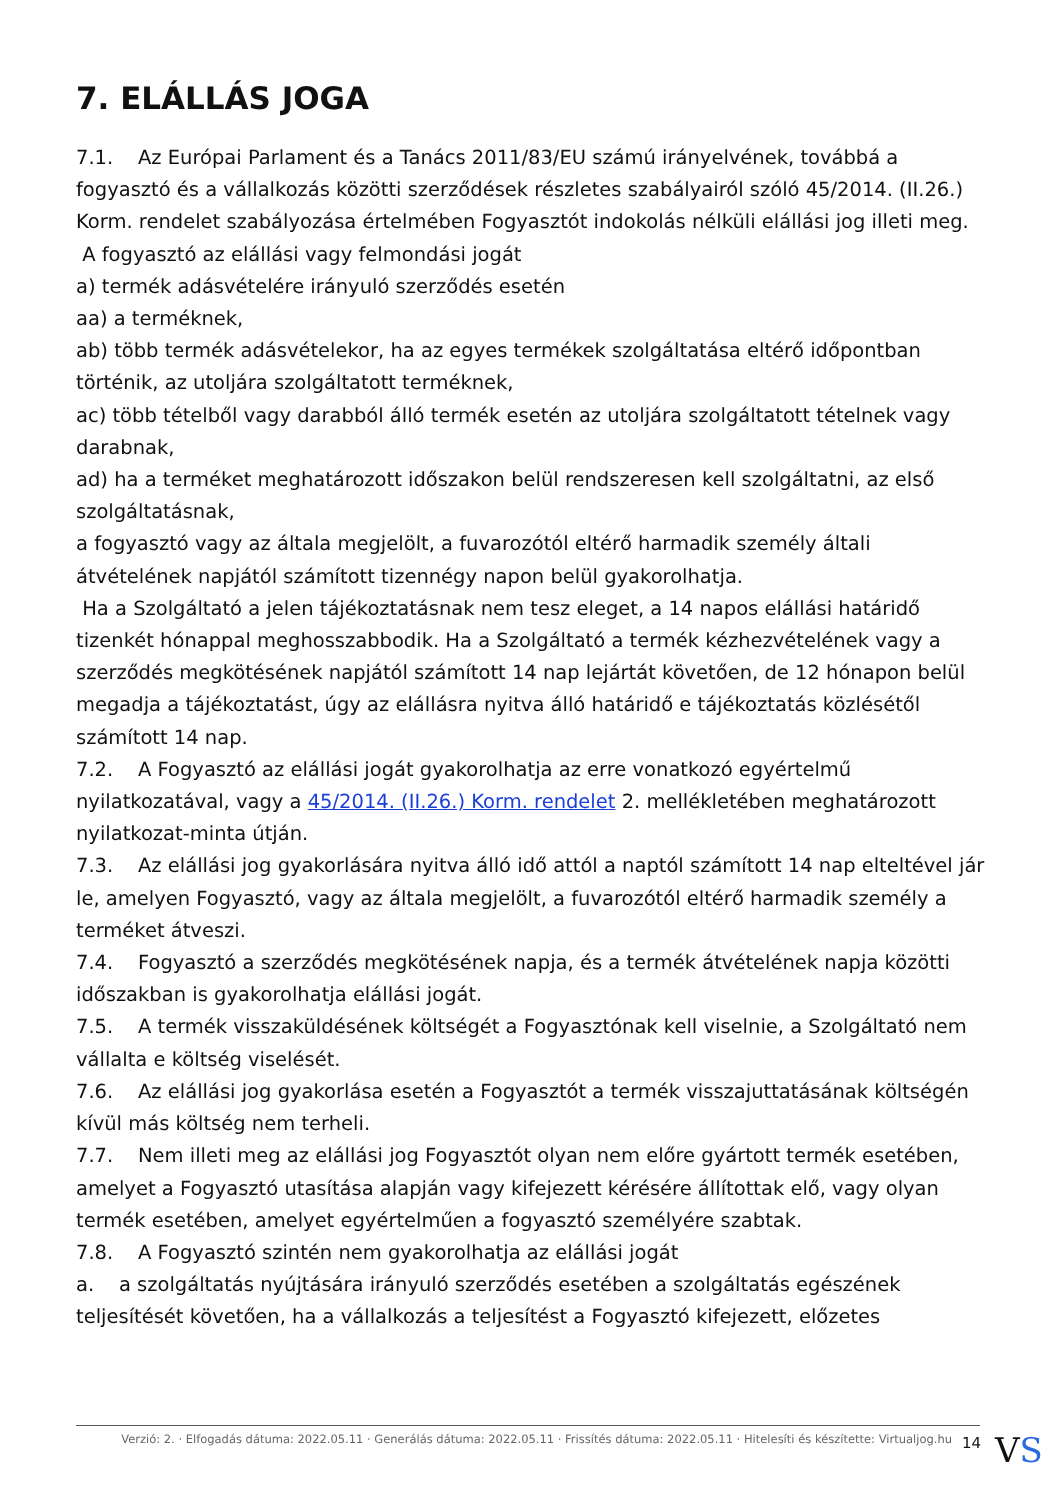7. ELÁLLÁS JOGA
7.1. Az Európai Parlament és a Tanács 2011/83/EU számú irányelvének, továbbá a fogyasztó és a vállalkozás közötti szerződések részletes szabályairól szóló 45/2014. (II.26.) Korm. rendelet szabályozása értelmében Fogyasztót indokolás nélküli elállási jog illeti meg.
A fogyasztó az elállási vagy felmondási jogát
a) termék adásvételére irányuló szerződés esetén
aa) a terméknek,
ab) több termék adásvételekor, ha az egyes termékek szolgáltatása eltérő időpontban történik, az utoljára szolgáltatott terméknek,
ac) több tételből vagy darabból álló termék esetén az utoljára szolgáltatott tételnek vagy darabnak,
ad) ha a terméket meghatározott időszakon belül rendszeresen kell szolgáltatni, az első szolgáltatásnak,
a fogyasztó vagy az általa megjelölt, a fuvarozótól eltérő harmadik személy általi átvételének napjától számított tizennégy napon belül gyakorolhatja.
Ha a Szolgáltató a jelen tájékoztatásnak nem tesz eleget, a 14 napos elállási határidő tizenkét hónappal meghosszabbodik. Ha a Szolgáltató a termék kézhezvételének vagy a szerződés megkötésének napjától számított 14 nap lejártát követően, de 12 hónapon belül megadja a tájékoztatást, úgy az elállásra nyitva álló határidő e tájékoztatás közlésétől számított 14 nap.
7.2. A Fogyasztó az elállási jogát gyakorolhatja az erre vonatkozó egyértelmű nyilatkozatával, vagy a 45/2014. (II.26.) Korm. rendelet 2. mellékletében meghatározott nyilatkozat-minta útján.
7.3. Az elállási jog gyakorlására nyitva álló idő attól a naptól számított 14 nap elteltével jár le, amelyen Fogyasztó, vagy az általa megjelölt, a fuvarozótól eltérő harmadik személy a terméket átveszi.
7.4. Fogyasztó a szerződés megkötésének napja, és a termék átvételének napja közötti időszakban is gyakorolhatja elállási jogát.
7.5. A termék visszaküldésének költségét a Fogyasztónak kell viselnie, a Szolgáltató nem vállalta e költség viselését.
7.6. Az elállási jog gyakorlása esetén a Fogyasztót a termék visszajuttatásának költségén kívül más költség nem terheli.
7.7. Nem illeti meg az elállási jog Fogyasztót olyan nem előre gyártott termék esetében, amelyet a Fogyasztó utasítása alapján vagy kifejezett kérésére állítottak elő, vagy olyan termék esetében, amelyet egyértelműen a fogyasztó személyére szabtak.
7.8. A Fogyasztó szintén nem gyakorolhatja az elállási jogát
a. a szolgáltatás nyújtására irányuló szerződés esetében a szolgáltatás egészének teljesítését követően, ha a vállalkozás a teljesítést a Fogyasztó kifejezett, előzetes
Verzió: 2. · Elfogadás dátuma: 2022.05.11 · Generálás dátuma: 2022.05.11 · Frissítés dátuma: 2022.05.11 · Hitelesíti és készítette: Virtualjog.hu
14 VS